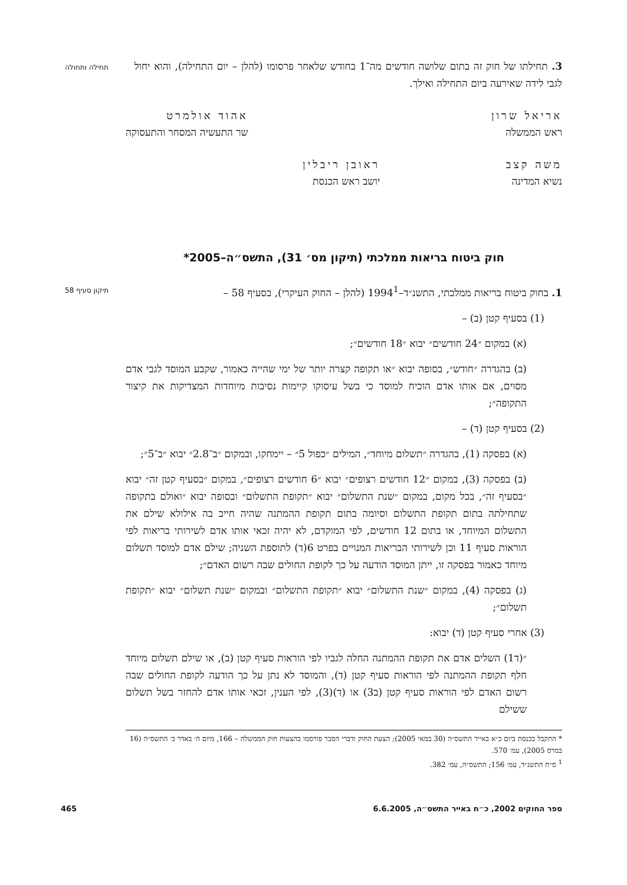3. תחילתו של חוק זה בתום שלושה חודשים מה־1 בחודש שלאחר פרסומו (להלן – יום התחילה), והוא יחול לגבי לידה שאירעה ביום התחילה ואילך.
תחילה ותחולה
אריאל שרון
ראש הממשלה
אהוד אולמרט
שר התעשיה המסחר והתעסוקה
משה קצב
נשיא המדינה
ראובן ריבלין
יושב ראש הכנסת
חוק ביטוח בריאות ממלכתי (תיקון מס׳ 31), התשס״ה–2005*
1. בחוק ביטוח בריאות ממלכתי, התשנ״ד–1994<sup>1</sup> (להלן – החוק העיקרי), בסעיף 58 –
תיקון סעיף 58
(1) בסעיף קטן (ב) –
(א) במקום ״24 חודשים״ יבוא ״18 חודשים״;
(ב) בהגדרה ״חודש״, בסופה יבוא ״או תקופה קצרה יותר של ימי שהייה כאמור, שקבע המוסד לגבי אדם מסוים, אם אותו אדם הוכיח למוסד כי בשל עיסוקו קיימות נסיבות מיוחדות המצדיקות את קיצור התקופה״;
(2) בסעיף קטן (ד) –
(א) בפסקה (1), בהגדרה ״תשלום מיוחד״, המילים ״כפול 5״ – יימחקו, ובמקום ״ב־2.8״ יבוא ״ב־5״;
(ב) בפסקה (3), במקום ״12 חודשים רצופים״ יבוא ״6 חודשים רצופים״, במקום ״בסעיף קטן זה״ יבוא ״בסעיף זה״, בכל מקום, במקום ״שנת התשלום״ יבוא ״תקופת התשלום״ ובסופה יבוא ״ואולם בתקופה שתחילתה בתום תקופת התשלום וסיומה בתום תקופת ההמתנה שהיה חייב בה אילולא שילם את התשלום המיוחד, או בתום 12 חודשים, לפי המוקדם, לא יהיה זכאי אותו אדם לשירותי בריאות לפי הוראות סעיף 11 וכן לשירותי הבריאות המנויים בפרט 6(ד) לתוספת השניה; שילם אדם למוסד תשלום מיוחד כאמור בפסקה זו, ייתן המוסד הודעה על כך לקופת החולים שבה רשום האדם״;
(ג) בפסקה (4), במקום ״שנת התשלום״ יבוא ״תקופת התשלום״ ובמקום ״שנת תשלום״ יבוא ״תקופת תשלום״;
(3) אחרי סעיף קטן (ד) יבוא:
״(ד1) השלים אדם את תקופת ההמתנה החלה לגביו לפי הוראות סעיף קטן (ב), או שילם תשלום מיוחד חלף תקופת ההמתנה לפי הוראות סעיף קטן (ד), והמוסד לא נתן על כך הודעה לקופת החולים שבה רשום האדם לפי הוראות סעיף קטן (ב3) או (ד)(3), לפי הענין, זכאי אותו אדם להחזר בשל תשלום ששילם
* התקבל בכנסת ביום כ״א באייר התשס״ה (30 במאי 2005); הצעת החוק ודברי הסבר פורסמו בהצעות חוק הממשלה – 166, מיום ה׳ באדר ב׳ התשס״ה (16 במרס 2005), עמ׳ 570.
<sup>1</sup> ס״ח התשנ״ד, עמ׳ 156; התשס״ה, עמ׳ 382.
ספר החוקים 2002, כ״ח באייר התשס״ה, 6.6.2005 465